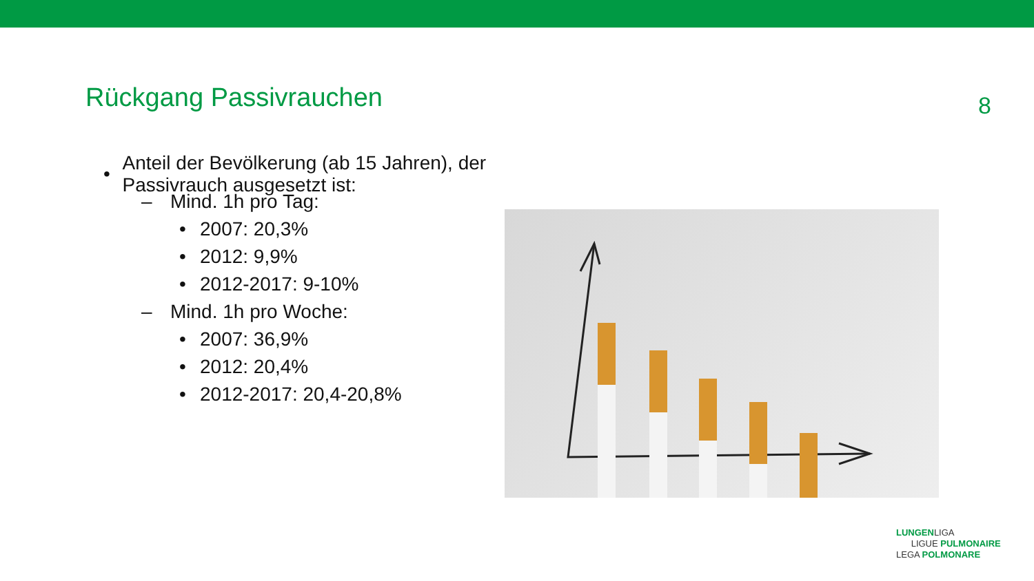Rückgang Passivrauchen
8
• Anteil der Bevölkerung (ab 15 Jahren), der Passivrauch ausgesetzt ist:
– Mind. 1h pro Tag:
• 2007: 20,3%
• 2012: 9,9%
• 2012-2017: 9-10%
– Mind. 1h pro Woche:
• 2007: 36,9%
• 2012: 20,4%
• 2012-2017: 20,4-20,8%
LUNGENLIGA
LIGUE PULMONAIRE
LEGA POLMONARE